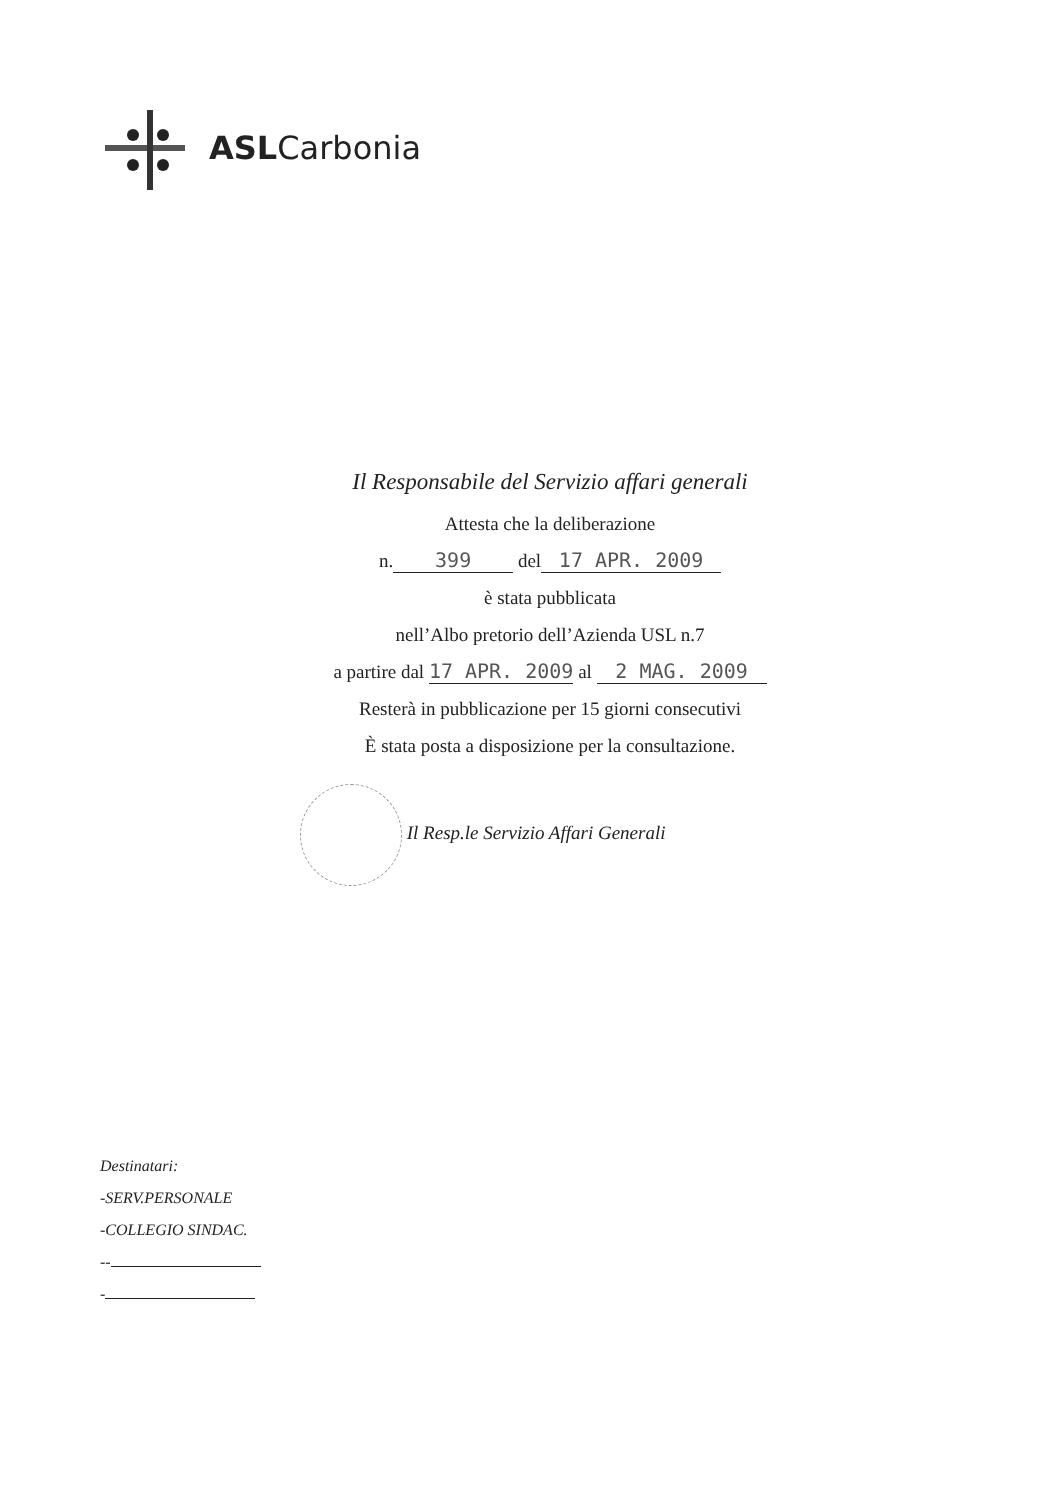ASLCarbonia
Il Responsabile del Servizio affari generali
Attesta che la deliberazione
n. 399 del 17 APR. 2009
è stata pubblicata
nell’Albo pretorio dell’Azienda USL n.7
a partire dal 17 APR. 2009 al 2 MAG. 2009
Resterà in pubblicazione per 15 giorni consecutivi
È stata posta a disposizione per la consultazione.
Il Resp.le Servizio Affari Generali
Destinatari:
-SERV.PERSONALE
-COLLEGIO SINDAC.
--
-